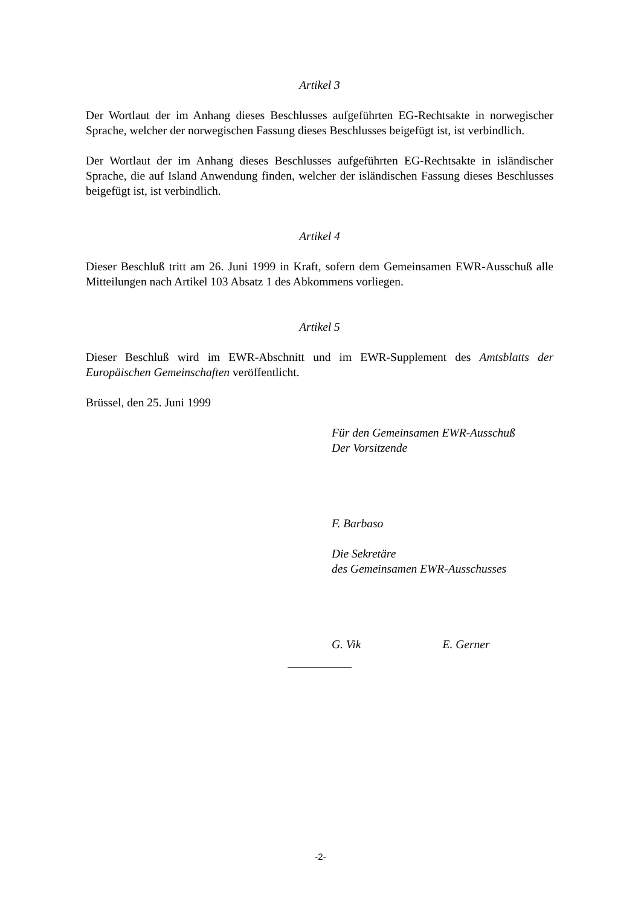Artikel 3
Der Wortlaut der im Anhang dieses Beschlusses aufgeführten EG-Rechtsakte in norwegischer Sprache, welcher der norwegischen Fassung dieses Beschlusses beigefügt ist, ist verbindlich.
Der Wortlaut der im Anhang dieses Beschlusses aufgeführten EG-Rechtsakte in isländischer Sprache, die auf Island Anwendung finden, welcher der isländischen Fassung dieses Beschlusses beigefügt ist, ist verbindlich.
Artikel 4
Dieser Beschluß tritt am 26. Juni 1999 in Kraft, sofern dem Gemeinsamen EWR-Ausschuß alle Mitteilungen nach Artikel 103 Absatz 1 des Abkommens vorliegen.
Artikel 5
Dieser Beschluß wird im EWR-Abschnitt und im EWR-Supplement des Amtsblatts der Europäischen Gemeinschaften veröffentlicht.
Brüssel, den 25. Juni 1999
Für den Gemeinsamen EWR-Ausschuß
Der Vorsitzende
F. Barbaso
Die Sekretäre
des Gemeinsamen EWR-Ausschusses
G. Vik E. Gerner
-2-